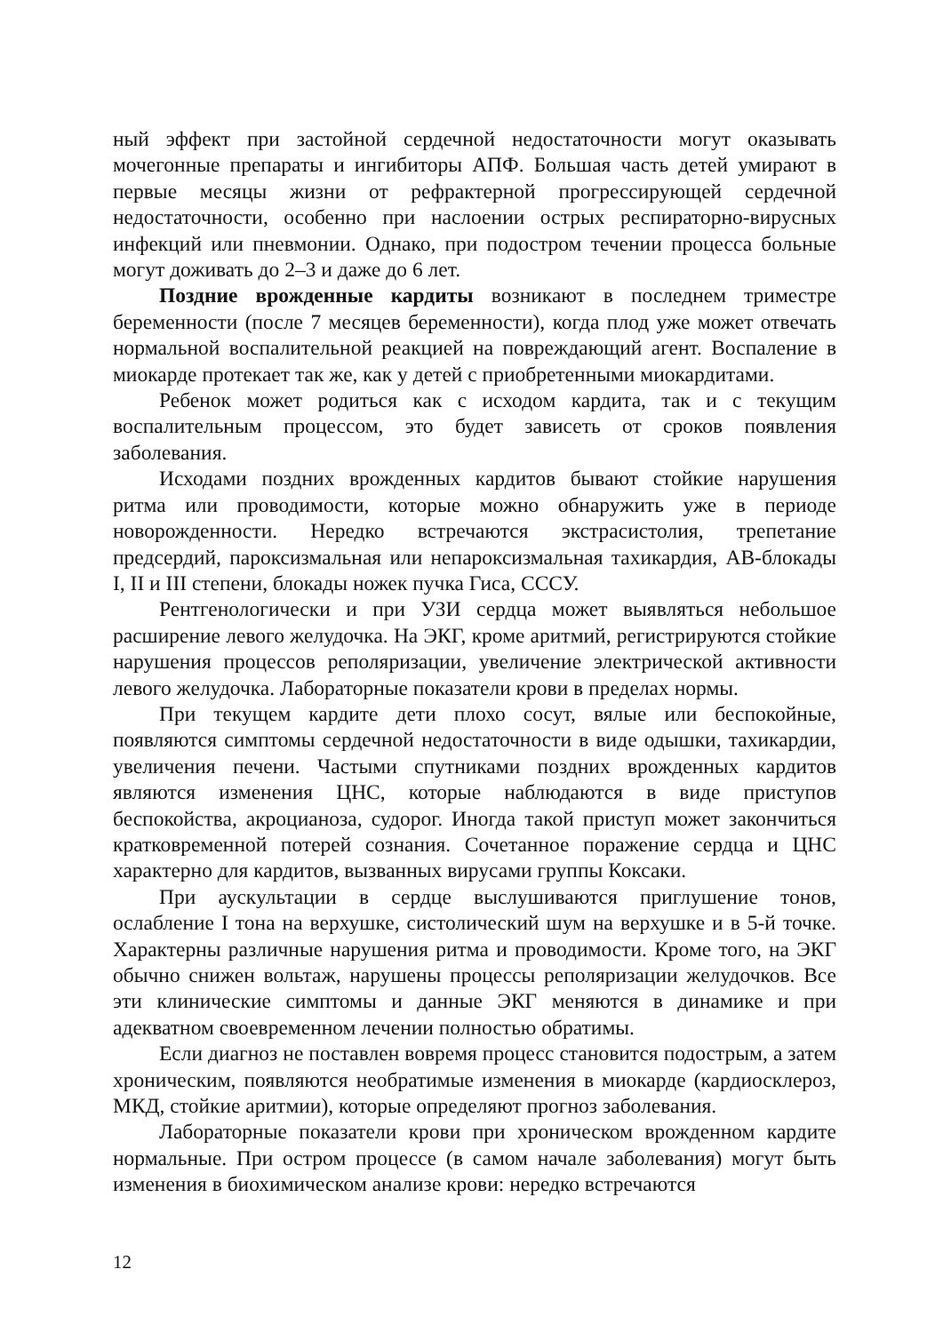ный эффект при застойной сердечной недостаточности могут оказывать мочегонные препараты и ингибиторы АПФ. Большая часть детей умирают в первые месяцы жизни от рефрактерной прогрессирующей сердечной недостаточности, особенно при наслоении острых респираторно-вирусных инфекций или пневмонии. Однако, при подостром течении процесса больные могут доживать до 2–3 и даже до 6 лет.
Поздние врожденные кардиты возникают в последнем триместре беременности (после 7 месяцев беременности), когда плод уже может отвечать нормальной воспалительной реакцией на повреждающий агент. Воспаление в миокарде протекает так же, как у детей с приобретенными миокардитами.
Ребенок может родиться как с исходом кардита, так и с текущим воспалительным процессом, это будет зависеть от сроков появления заболевания.
Исходами поздних врожденных кардитов бывают стойкие нарушения ритма или проводимости, которые можно обнаружить уже в периоде новорожденности. Нередко встречаются экстрасистолия, трепетание предсердий, пароксизмальная или непароксизмальная тахикардия, АВ-блокады I, II и III степени, блокады ножек пучка Гиса, СССУ.
Рентгенологически и при УЗИ сердца может выявляться небольшое расширение левого желудочка. На ЭКГ, кроме аритмий, регистрируются стойкие нарушения процессов реполяризации, увеличение электрической активности левого желудочка. Лабораторные показатели крови в пределах нормы.
При текущем кардите дети плохо сосут, вялые или беспокойные, появляются симптомы сердечной недостаточности в виде одышки, тахикардии, увеличения печени. Частыми спутниками поздних врожденных кардитов являются изменения ЦНС, которые наблюдаются в виде приступов беспокойства, акроцианоза, судорог. Иногда такой приступ может закончиться кратковременной потерей сознания. Сочетанное поражение сердца и ЦНС характерно для кардитов, вызванных вирусами группы Коксаки.
При аускультации в сердце выслушиваются приглушение тонов, ослабление I тона на верхушке, систолический шум на верхушке и в 5-й точке. Характерны различные нарушения ритма и проводимости. Кроме того, на ЭКГ обычно снижен вольтаж, нарушены процессы реполяризации желудочков. Все эти клинические симптомы и данные ЭКГ меняются в динамике и при адекватном своевременном лечении полностью обратимы.
Если диагноз не поставлен вовремя процесс становится подострым, а затем хроническим, появляются необратимые изменения в миокарде (кардиосклероз, МКД, стойкие аритмии), которые определяют прогноз заболевания.
Лабораторные показатели крови при хроническом врожденном кардите нормальные. При остром процессе (в самом начале заболевания) могут быть изменения в биохимическом анализе крови: нередко встречаются
12